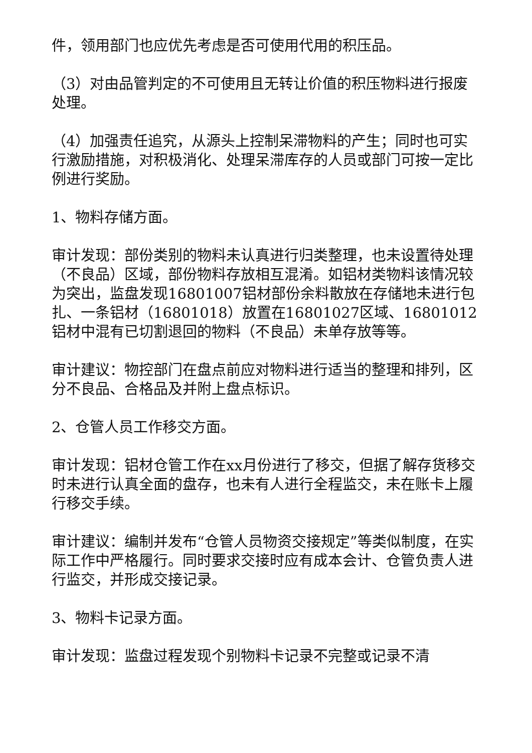件，领用部门也应优先考虑是否可使用代用的积压品。
（3）对由品管判定的不可使用且无转让价值的积压物料进行报废处理。
（4）加强责任追究，从源头上控制呆滞物料的产生；同时也可实行激励措施，对积极消化、处理呆滞库存的人员或部门可按一定比例进行奖励。
1、物料存储方面。
审计发现：部份类别的物料未认真进行归类整理，也未设置待处理（不良品）区域，部份物料存放相互混淆。如铝材类物料该情况较为突出，监盘发现16801007铝材部份余料散放在存储地未进行包扎、一条铝材（16801018）放置在16801027区域、16801012铝材中混有已切割退回的物料（不良品）未单存放等等。
审计建议：物控部门在盘点前应对物料进行适当的整理和排列，区分不良品、合格品及并附上盘点标识。
2、仓管人员工作移交方面。
审计发现：铝材仓管工作在xx月份进行了移交，但据了解存货移交时未进行认真全面的盘存，也未有人进行全程监交，未在账卡上履行移交手续。
审计建议：编制并发布“仓管人员物资交接规定”等类似制度，在实际工作中严格履行。同时要求交接时应有成本会计、仓管负责人进行监交，并形成交接记录。
3、物料卡记录方面。
审计发现：监盘过程发现个别物料卡记录不完整或记录不清